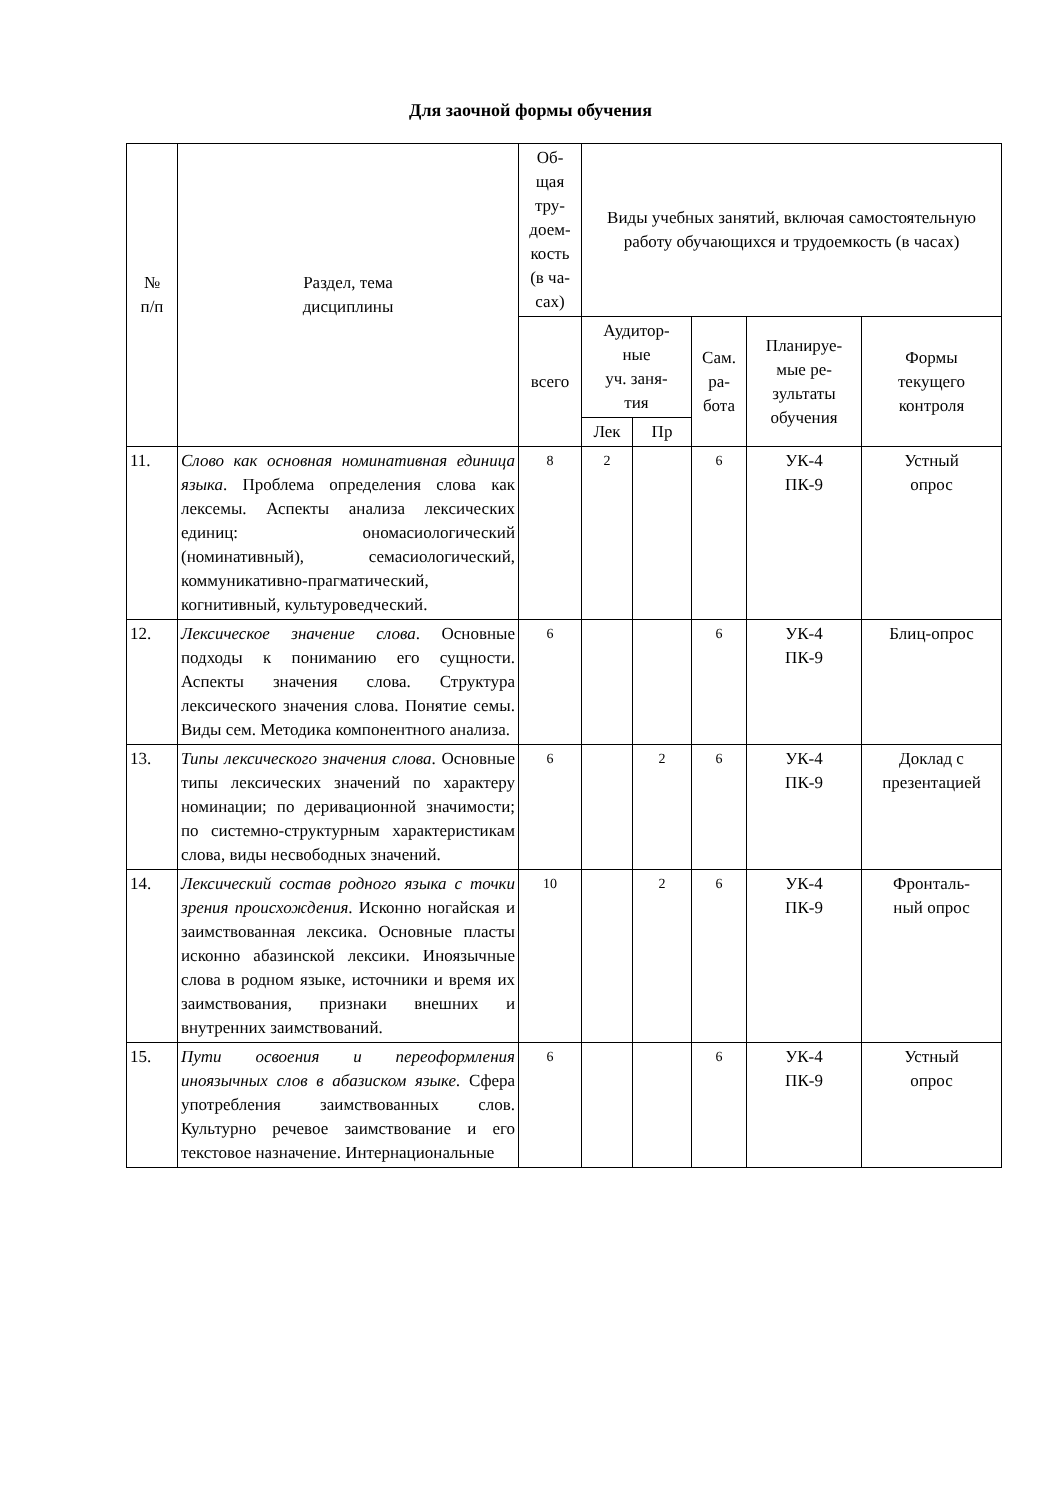Для заочной формы обучения
| № п/п | Раздел, тема дисциплины | Об- щая тру- доем- кость (в ча- сах) | Виды учебных занятий, включая самостоятельную работу обучающихся и трудоемкость (в часах) | | | | |
| --- | --- | --- | --- | --- | --- | --- | --- |
| | | всего | Аудитор- ные уч. заня- тия | | Сам. ра- бота | Планируе- мые ре- зультаты обучения | Формы текущего контроля |
| | | | Лек | Пр | | | |
| 11. | Слово как основная номинативная единица языка . Проблема определения слова как лексемы. Аспекты анализа лексических единиц: ономасиологический (номинативный), семасиологический, коммуникативно-прагматический, когнитивный, культуроведческий. | 8 | 2 | | 6 | УК-4 ПК-9 | Устный опрос |
| 12. | Лексическое значение слова . Основные подходы к пониманию его сущности. Аспекты значения слова. Структура лексического значения слова. Понятие семы. Виды сем. Методика компонентного анализа. | 6 | | | 6 | УК-4 ПК-9 | Блиц-опрос |
| 13. | Типы лексического значения слова . Основные типы лексических значений по характеру номинации; по деривационной значимости; по системно-структурным характеристикам слова, виды несвободных значений. | 6 | | 2 | 6 | УК-4 ПК-9 | Доклад с презентацией |
| 14. | Лексический состав родного языка с точки зрения происхождения . Исконно ногайская и заимствованная лексика. Основные пласты исконно абазинской лексики. Иноязычные слова в родном языке, источники и время их заимствования, признаки внешних и внутренних заимствований. | 10 | | 2 | 6 | УК-4 ПК-9 | Фронталь- ный опрос |
| 15. | Пути освоения и переоформления иноязычных слов в абазиском языке. Сфера употребления заимствованных слов. Культурно речевое заимствование и его текстовое назначение. Интернациональные | 6 | | | 6 | УК-4 ПК-9 | Устный опрос |